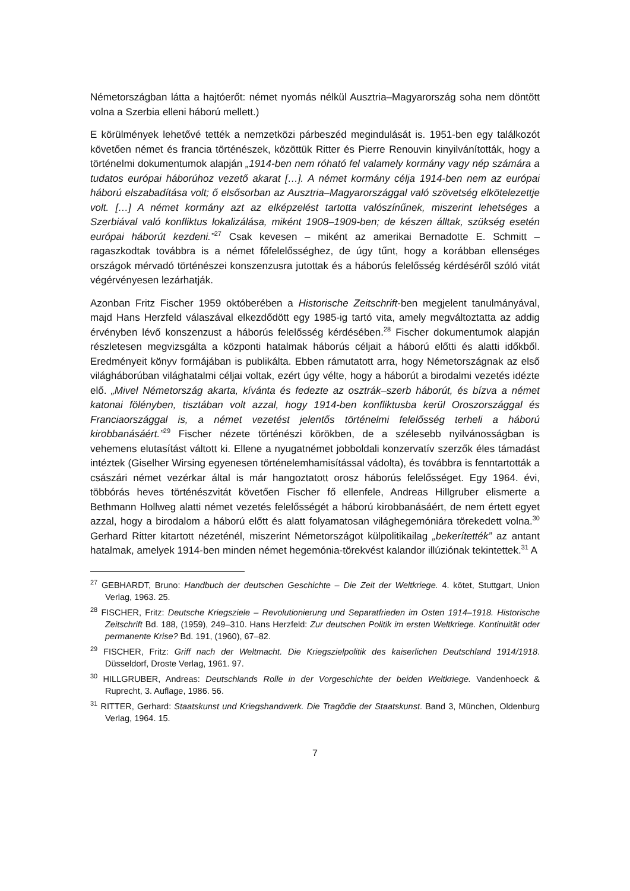Németországban látta a hajtóerőt: német nyomás nélkül Ausztria–Magyarország soha nem döntött volna a Szerbia elleni háború mellett.)
E körülmények lehetővé tették a nemzetközi párbeszéd megindulását is. 1951-ben egy találkozót követően német és francia történészek, közöttük Ritter és Pierre Renouvin kinyilvánították, hogy a történelmi dokumentumok alapján „1914-ben nem róható fel valamely kormány vagy nép számára a tudatos európai háborúhoz vezető akarat […]. A német kormány célja 1914-ben nem az európai háború elszabadítása volt; ő elsősorban az Ausztria–Magyarországgal való szövetség elkötelezettje volt. […] A német kormány azt az elképzelést tartotta valószínűnek, miszerint lehetséges a Szerbiával való konfliktus lokalizálása, miként 1908–1909-ben; de készen álltak, szükség esetén európai háborút kezdeni.”<sup>27</sup> Csak kevesen – miként az amerikai Bernadotte E. Schmitt – ragaszkodtak továbbra is a német főfelelősséghez, de úgy tűnt, hogy a korábban ellenséges országok mérvadó történészei konszenzusra jutottak és a háborús felelősség kérdéséről szóló vitát végérvényesen lezárhatják.
Azonban Fritz Fischer 1959 októberében a Historische Zeitschrift-ben megjelent tanulmányával, majd Hans Herzfeld válaszával elkezdődött egy 1985-ig tartó vita, amely megváltoztatta az addig érvényben lévő konszenzust a háborús felelősség kérdésében.<sup>28</sup> Fischer dokumentumok alapján részletesen megvizsgálta a központi hatalmak háborús céljait a háború előtti és alatti időkből. Eredményeit könyv formájában is publikálta. Ebben rámutatott arra, hogy Németországnak az első világháborúban világhatalmi céljai voltak, ezért úgy vélte, hogy a háborút a birodalmi vezetés idézte elő. „Mivel Németország akarta, kívánta és fedezte az osztrák–szerb háborút, és bízva a német katonai fölényben, tisztában volt azzal, hogy 1914-ben konfliktusba kerül Oroszországgal és Franciaországgal is, a német vezetést jelentős történelmi felelősség terheli a háború kirobbanásáért.”<sup>29</sup> Fischer nézete történészi körökben, de a szélesebb nyilvánosságban is vehemens elutasítást váltott ki. Ellene a nyugatnémet jobboldali konzervatív szerzők éles támadást intéztek (Giselher Wirsing egyenesen történelemhamisítással vádolta), és továbbra is fenntartották a császári német vezérkar által is már hangoztatott orosz háborús felelősséget. Egy 1964. évi, többórás heves történészvitát követően Fischer fő ellenfele, Andreas Hillgruber elismerte a Bethmann Hollweg alatti német vezetés felelősségét a háború kirobbanásáért, de nem értett egyet azzal, hogy a birodalom a háború előtt és alatt folyamatosan világhegemóniára törekedett volna.<sup>30</sup> Gerhard Ritter kitartott nézeténél, miszerint Németországot külpolitikailag „bekerítették” az antant hatalmak, amelyek 1914-ben minden német hegemónia-törekvést kalandor illúziónak tekintettek.<sup>31</sup> A
<sup>27</sup> GEBHARDT, Bruno: Handbuch der deutschen Geschichte – Die Zeit der Weltkriege. 4. kötet, Stuttgart, Union Verlag, 1963. 25.
<sup>28</sup> FISCHER, Fritz: Deutsche Kriegsziele – Revolutionierung und Separatfrieden im Osten 1914–1918. Historische Zeitschrift Bd. 188, (1959), 249–310. Hans Herzfeld: Zur deutschen Politik im ersten Weltkriege. Kontinuität oder permanente Krise? Bd. 191, (1960), 67–82.
<sup>29</sup> FISCHER, Fritz: Griff nach der Weltmacht. Die Kriegszielpolitik des kaiserlichen Deutschland 1914/1918. Düsseldorf, Droste Verlag, 1961. 97.
<sup>30</sup> HILLGRUBER, Andreas: Deutschlands Rolle in der Vorgeschichte der beiden Weltkriege. Vandenhoeck & Ruprecht, 3. Auflage, 1986. 56.
<sup>31</sup> RITTER, Gerhard: Staatskunst und Kriegshandwerk. Die Tragödie der Staatskunst. Band 3, München, Oldenburg Verlag, 1964. 15.
7